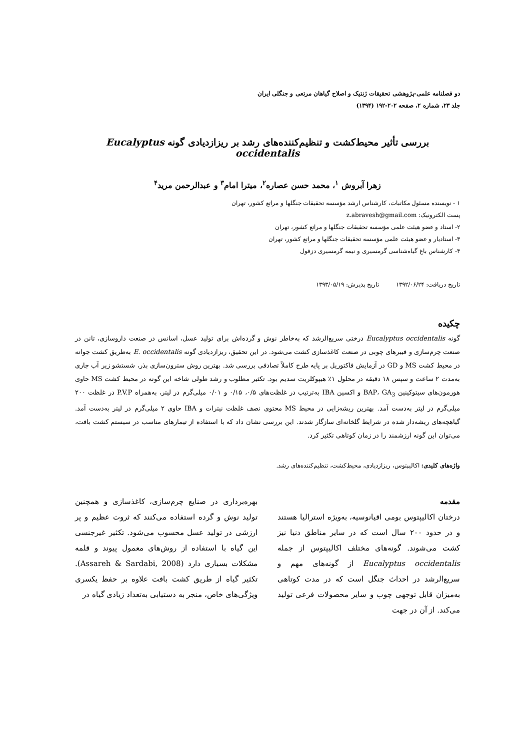دو فصلنامه علمی-پژوهشی تحقیقات ژنتیک و اصلاح گیاهان مرتعی و جنگلی ایران
جلد ۲۳، شماره ۲، صفحه ۲۰۲-۱۹۲ (۱۳۹۴)
بررسی تأثیر محیط‌کشت و تنظیم‌کننده‌های رشد بر ریزازدیادی گونه Eucalyptus occidentalis
زهرا آبروش <sup>۱</sup>، محمد حسن عصاره<sup>۲</sup>، میترا امام<sup>۳</sup> و عبدالرحمن مرید<sup>۴</sup>
۱ - نویسنده مسئول مکاتبات، کارشناس ارشد مؤسسه تحقیقات جنگلها و مراتع کشور، تهران
پست الکترونیک: z.abravesh@gmail.com
۲- استاد و عضو هیئت علمی مؤسسه تحقیقات جنگلها و مراتع کشور، تهران
۳- استادیار و عضو هیئت علمی مؤسسه تحقیقات جنگلها و مراتع کشور، تهران
۴- کارشناس باغ گیاه‌شناسی گرمسیری و نیمه گرمسیری دزفول
تاریخ دریافت: ۱۳۹۲/۰۶/۲۴ تاریخ پذیرش: ۱۳۹۳/۰۵/۱۹
چکیده
گونه Eucalyptus occidentalis درختی سریع‌الرشد که به‌خاطر نوش و گرده‌اش برای تولید عسل، اسانس در صنعت داروسازی، تانن در صنعت چرم‌سازی و فیبرهای چوبی در صنعت کاغذسازی کشت می‌شود. در این تحقیق، ریزازدیادی گونه E. occidentalis به‌طریق کشت جوانه در محیط کشت MS و GD در آزمایش فاکتوریل بر پایه طرح کاملاً تصادفی بررسی شد. بهترین روش سترون‌سازی بذر، شستشو زیر آب جاری به‌مدت ۲ ساعت و سپس ۱۸ دقیقه در محلول ۱٪ هیپوکلریت سدیم بود. تکثیر مطلوب و رشد طولی شاخه این گونه در محیط کشت MS حاوی هورمون‌های سیتوکینین BAP، GA<sub>3</sub> و اکسین IBA به‌ترتیب در غلظت‌های ۰/۵، ۰/۱۵ و ۰/۰۱ میلی‌گرم در لیتر، به‌همراه P.V.P در غلظت ۲۰۰ میلی‌گرم در لیتر به‌دست آمد. بهترین ریشه‌زایی در محیط MS محتوی نصف غلظت نیترات و IBA حاوی ۲ میلی‌گرم در لیتر به‌دست آمد. گیاهچه‌های ریشه‌دار شده در شرایط گلخانه‌ای سازگار شدند. این بررسی نشان داد که با استفاده از تیمارهای مناسب در سیستم کشت بافت، می‌توان این گونه ارزشمند را در زمان کوتاهی تکثیر کرد.
واژه‌های کلیدی: اکالیپتوس، ریزازدیادی، محیط‌کشت، تنظیم‌کننده‌های رشد.
مقدمه
درختان اکالیپتوس بومی اقیانوسیه، به‌ویژه استرالیا هستند و در حدود ۲۰۰ سال است که در سایر مناطق دنیا نیز کشت می‌شوند. گونه‌های مختلف اکالیپتوس از جمله Eucalyptus occidentalis از گونه‌های مهم و سریع‌الرشد در احداث جنگل است که در مدت کوتاهی به‌میزان قابل توجهی چوب و سایر محصولات فرعی تولید می‌کند. از آن در جهت
بهره‌برداری در صنایع چرم‌سازی، کاغذسازی و همچنین تولید نوش و گرده استفاده می‌کنند که ثروت عظیم و پر ارزشی در تولید عسل محسوب می‌شود. تکثیر غیرجنسی این گیاه با استفاده از روش‌های معمول پیوند و قلمه مشکلات بسیاری دارد (Assareh & Sardabi, 2008). تکثیر گیاه از طریق کشت بافت علاوه بر حفظ یکسری ویژگی‌های خاص، منجر به دستیابی به‌تعداد زیادی گیاه در